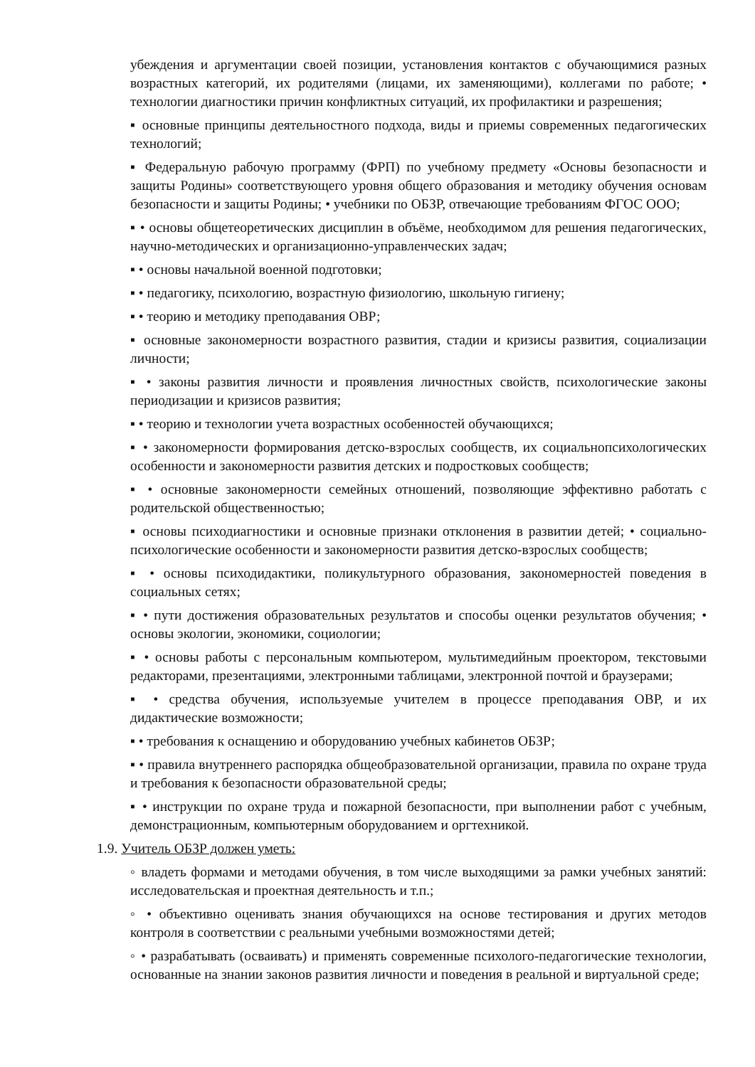убеждения и аргументации своей позиции, установления контактов с обучающимися разных возрастных категорий, их родителями (лицами, их заменяющими), коллегами по работе; • технологии диагностики причин конфликтных ситуаций, их профилактики и разрешения;
▪ основные принципы деятельностного подхода, виды и приемы современных педагогических технологий;
▪ Федеральную рабочую программу (ФРП) по учебному предмету «Основы безопасности и защиты Родины» соответствующего уровня общего образования и методику обучения основам безопасности и защиты Родины; • учебники по ОБЗР, отвечающие требованиям ФГОС ООО;
▪ • основы общетеоретических дисциплин в объёме, необходимом для решения педагогических, научно-методических и организационно-управленческих задач;
▪ • основы начальной военной подготовки;
▪ • педагогику, психологию, возрастную физиологию, школьную гигиену;
▪ • теорию и методику преподавания ОВР;
▪ основные закономерности возрастного развития, стадии и кризисы развития, социализации личности;
▪ • законы развития личности и проявления личностных свойств, психологические законы периодизации и кризисов развития;
▪ • теорию и технологии учета возрастных особенностей обучающихся;
▪ • закономерности формирования детско-взрослых сообществ, их социальнопсихологических особенности и закономерности развития детских и подростковых сообществ;
▪ • основные закономерности семейных отношений, позволяющие эффективно работать с родительской общественностью;
▪ основы психодиагностики и основные признаки отклонения в развитии детей; • социально-психологические особенности и закономерности развития детско-взрослых сообществ;
▪ • основы психодидактики, поликультурного образования, закономерностей поведения в социальных сетях;
▪ • пути достижения образовательных результатов и способы оценки результатов обучения; • основы экологии, экономики, социологии;
▪ • основы работы с персональным компьютером, мультимедийным проектором, текстовыми редакторами, презентациями, электронными таблицами, электронной почтой и браузерами;
▪ • средства обучения, используемые учителем в процессе преподавания ОВР, и их дидактические возможности;
▪ • требования к оснащению и оборудованию учебных кабинетов ОБЗР;
▪ • правила внутреннего распорядка общеобразовательной организации, правила по охране труда и требования к безопасности образовательной среды;
▪ • инструкции по охране труда и пожарной безопасности, при выполнении работ с учебным, демонстрационным, компьютерным оборудованием и оргтехникой.
1.9. Учитель ОБЗР должен уметь:
◦ владеть формами и методами обучения, в том числе выходящими за рамки учебных занятий: исследовательская и проектная деятельность и т.п.;
◦ • объективно оценивать знания обучающихся на основе тестирования и других методов контроля в соответствии с реальными учебными возможностями детей;
◦ • разрабатывать (осваивать) и применять современные психолого-педагогические технологии, основанные на знании законов развития личности и поведения в реальной и виртуальной среде;